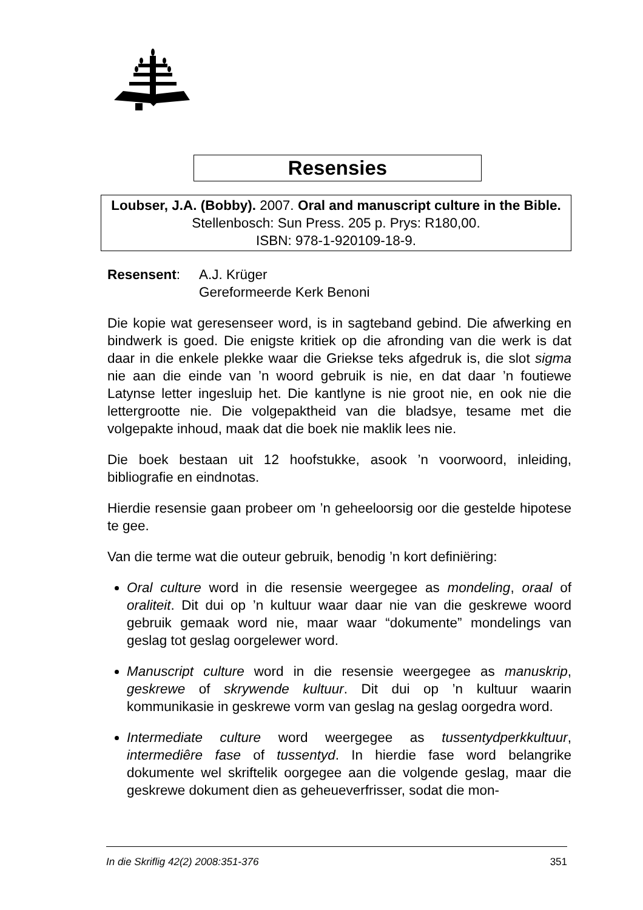Resensies
Loubser, J.A. (Bobby). 2007. Oral and manuscript culture in the Bible. Stellenbosch: Sun Press. 205 p. Prys: R180,00.
ISBN: 978-1-920109-18-9.
Resensent: A.J. Krüger
Gereformeerde Kerk Benoni
Die kopie wat geresenseer word, is in sagteband gebind. Die afwerking en bindwerk is goed. Die enigste kritiek op die afronding van die werk is dat daar in die enkele plekke waar die Griekse teks afgedruk is, die slot sigma nie aan die einde van ’n woord gebruik is nie, en dat daar ’n foutiewe Latynse letter ingesluip het. Die kantlyne is nie groot nie, en ook nie die lettergrootte nie. Die volgepaktheid van die bladsye, tesame met die volgepakte inhoud, maak dat die boek nie maklik lees nie.
Die boek bestaan uit 12 hoofstukke, asook ’n voorwoord, inleiding, bibliografie en eindnotas.
Hierdie resensie gaan probeer om ’n geheeloorsig oor die gestelde hipotese te gee.
Van die terme wat die outeur gebruik, benodig ’n kort definiëring:
Oral culture word in die resensie weergegee as mondeling, oraal of oraliteit. Dit dui op ’n kultuur waar daar nie van die geskrewe woord gebruik gemaak word nie, maar waar “dokumente” mondelings van geslag tot geslag oorgelewer word.
Manuscript culture word in die resensie weergegee as manuskrip, geskrewe of skrywende kultuur. Dit dui op ’n kultuur waarin kommunikasie in geskrewe vorm van geslag na geslag oorgedra word.
Intermediate culture word weergegee as tussentydperkkultuur, intermediêre fase of tussentyd. In hierdie fase word belangrike dokumente wel skriftelik oorgegee aan die volgende geslag, maar die geskrewe dokument dien as geheueverfrisser, sodat die mon-
In die Skriflig 42(2) 2008:351-376 351